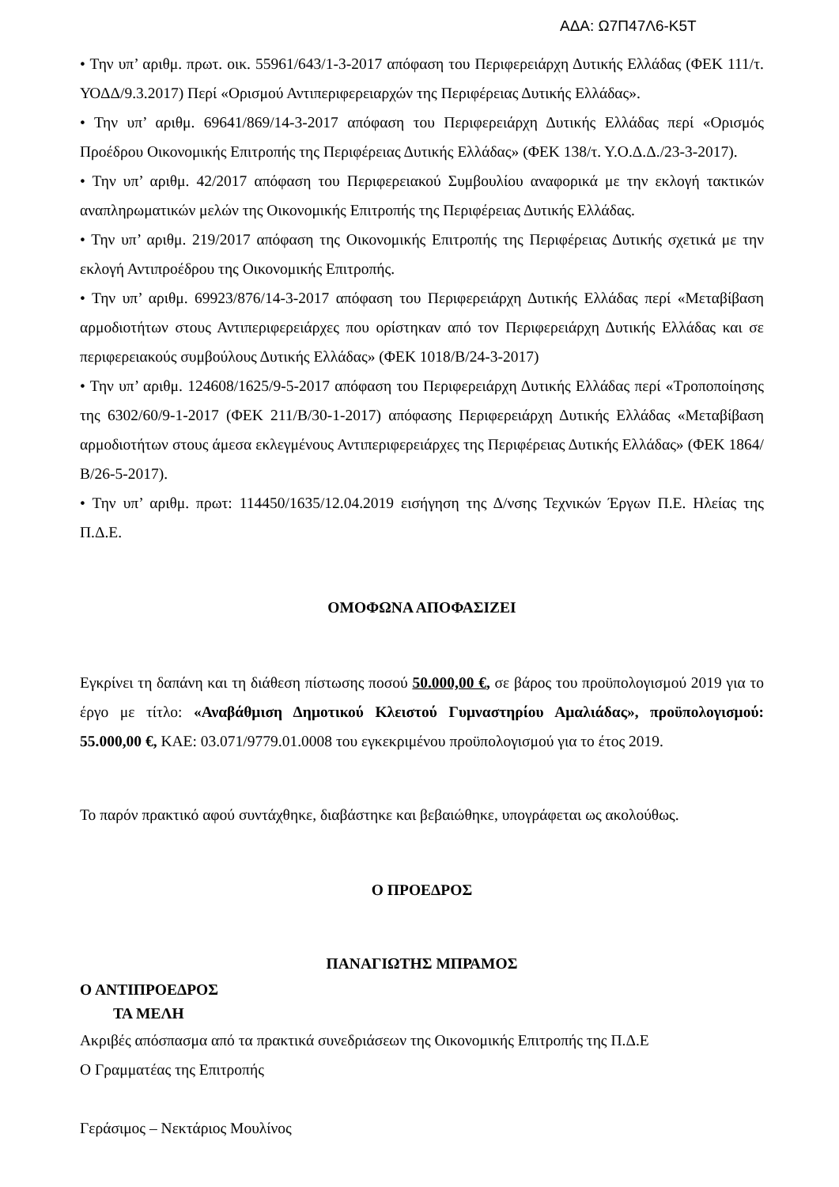ΑΔΑ: Ω7Π47Λ6-Κ5Τ
• Την υπ’ αριθμ. πρωτ. οικ. 55961/643/1-3-2017 απόφαση του Περιφερειάρχη Δυτικής Ελλάδας (ΦΕΚ 111/τ. ΥΟΔΔ/9.3.2017) Περί «Ορισμού Αντιπεριφερειαρχών της Περιφέρειας Δυτικής Ελλάδας».
• Την υπ’ αριθμ. 69641/869/14-3-2017 απόφαση του Περιφερειάρχη Δυτικής Ελλάδας περί «Ορισμός Προέδρου Οικονομικής Επιτροπής της Περιφέρειας Δυτικής Ελλάδας» (ΦΕΚ 138/τ. Υ.Ο.Δ.Δ./23-3-2017).
• Την υπ’ αριθμ. 42/2017 απόφαση του Περιφερειακού Συμβουλίου αναφορικά με την εκλογή τακτικών αναπληρωματικών μελών της Οικονομικής Επιτροπής της Περιφέρειας Δυτικής Ελλάδας.
• Την υπ’ αριθμ. 219/2017 απόφαση της Οικονομικής Επιτροπής της Περιφέρειας Δυτικής σχετικά με την εκλογή Αντιπροέδρου της Οικονομικής Επιτροπής.
• Την υπ’ αριθμ. 69923/876/14-3-2017 απόφαση του Περιφερειάρχη Δυτικής Ελλάδας περί «Μεταβίβαση αρμοδιοτήτων στους Αντιπεριφερειάρχες που ορίστηκαν από τον Περιφερειάρχη Δυτικής Ελλάδας και σε περιφερειακούς συμβούλους Δυτικής Ελλάδας» (ΦΕΚ 1018/Β/24-3-2017)
• Την υπ’ αριθμ. 124608/1625/9-5-2017 απόφαση του Περιφερειάρχη Δυτικής Ελλάδας περί «Τροποποίησης της 6302/60/9-1-2017 (ΦΕΚ 211/Β/30-1-2017) απόφασης Περιφερειάρχη Δυτικής Ελλάδας «Μεταβίβαση αρμοδιοτήτων στους άμεσα εκλεγμένους Αντιπεριφερειάρχες της Περιφέρειας Δυτικής Ελλάδας» (ΦΕΚ 1864/Β/26-5-2017).
• Την υπ’ αριθμ. πρωτ: 114450/1635/12.04.2019 εισήγηση της Δ/νσης Τεχνικών Έργων Π.Ε. Ηλείας της Π.Δ.Ε.
ΟΜΟΦΩΝΑ ΑΠΟΦΑΣΙΖΕΙ
Εγκρίνει τη δαπάνη και τη διάθεση πίστωσης ποσού 50.000,00 €, σε βάρος του προϋπολογισμού 2019 για το έργο με τίτλο: «Αναβάθμιση Δημοτικού Κλειστού Γυμναστηρίου Αμαλιάδας», προϋπολογισμού: 55.000,00 €, ΚΑΕ: 03.071/9779.01.0008 του εγκεκριμένου προϋπολογισμού για το έτος 2019.
Το παρόν πρακτικό αφού συντάχθηκε, διαβάστηκε και βεβαιώθηκε, υπογράφεται ως ακολούθως.
Ο ΠΡΟΕΔΡΟΣ
ΠΑΝΑΓΙΩΤΗΣ ΜΠΡΑΜΟΣ
Ο ΑΝΤΙΠΡΟΕΔΡΟΣ
ΤΑ ΜΕΛΗ
Ακριβές απόσπασμα από τα πρακτικά συνεδριάσεων της Οικονομικής Επιτροπής της Π.Δ.Ε
Ο Γραμματέας της Επιτροπής
Γεράσιμος – Νεκτάριος Μουλίνος